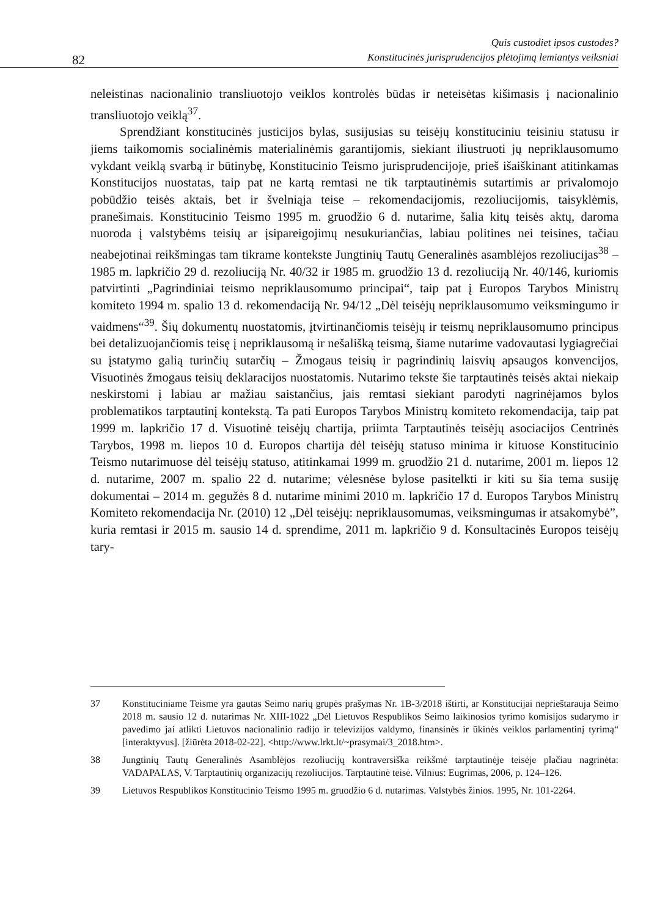82
Quis custodiet ipsos custodes?
Konstitucinės jurisprudencijos plėtojimą lemiantys veiksniai
neleistinas nacionalinio transliuotojo veiklos kontrolės būdas ir neteisėtas kišimasis į nacionalinio transliuotojo veiklą<sup>37</sup>.
Sprendžiant konstitucinės justicijos bylas, susijusias su teisėjų konstituciniu teisiniu statusu ir jiems taikomomis socialinėmis materialinėmis garantijomis, siekiant iliustruoti jų nepriklausomumo vykdant veiklą svarbą ir būtinybę, Konstitucinio Teismo jurisprudencijoje, prieš išaiškinant atitinkamas Konstitucijos nuostatas, taip pat ne kartą remtasi ne tik tarptautinėmis sutartimis ar privalomojo pobūdžio teisės aktais, bet ir švelniąja teise – rekomendacijomis, rezoliucijomis, taisyklėmis, pranešimais. Konstitucinio Teismo 1995 m. gruodžio 6 d. nutarime, šalia kitų teisės aktų, daroma nuoroda į valstybėms teisių ar įsipareigojimų nesukuriančias, labiau politines nei teisines, tačiau neabejotinai reikšmingas tam tikrame kontekste Jungtinių Tautų Generalinės asamblėjos rezoliucijas<sup>38</sup> – 1985 m. lapkričio 29 d. rezoliuciją Nr. 40/32 ir 1985 m. gruodžio 13 d. rezoliuciją Nr. 40/146, kuriomis patvirtinti „Pagrindiniai teismo nepriklausomumo principai“, taip pat į Europos Tarybos Ministrų komiteto 1994 m. spalio 13 d. rekomendaciją Nr. 94/12 „Dėl teisėjų nepriklausomumo veiksmingumo ir vaidmens“<sup>39</sup>. Šių dokumentų nuostatomis, įtvirtinančiomis teisėjų ir teismų nepriklausomumo principus bei detalizuojančiomis teisę į nepriklausomą ir nešališką teismą, šiame nutarime vadovautasi lygiagrečiai su įstatymo galią turinčių sutarčių – Žmogaus teisių ir pagrindinių laisvių apsaugos konvencijos, Visuotinės žmogaus teisių deklaracijos nuostatomis. Nutarimo tekste šie tarptautinės teisės aktai niekaip neskirstomi į labiau ar mažiau saistančius, jais remtasi siekiant parodyti nagrinėjamos bylos problematikos tarptautinį kontekstą. Ta pati Europos Tarybos Ministrų komiteto rekomendacija, taip pat 1999 m. lapkričio 17 d. Visuotinė teisėjų chartija, priimta Tarptautinės teisėjų asociacijos Centrinės Tarybos, 1998 m. liepos 10 d. Europos chartija dėl teisėjų statuso minima ir kituose Konstitucinio Teismo nutarimuose dėl teisėjų statuso, atitinkamai 1999 m. gruodžio 21 d. nutarime, 2001 m. liepos 12 d. nutarime, 2007 m. spalio 22 d. nutarime; vėlesnėse bylose pasitelkti ir kiti su šia tema susiję dokumentai – 2014 m. gegužės 8 d. nutarime minimi 2010 m. lapkričio 17 d. Europos Tarybos Ministrų Komiteto rekomendacija Nr. (2010) 12 „Dėl teisėjų: nepriklausomumas, veiksmingumas ir atsakomybė”, kuria remtasi ir 2015 m. sausio 14 d. sprendime, 2011 m. lapkričio 9 d. Konsultacinės Europos teisėjų tary-
37 Konstituciniame Teisme yra gautas Seimo narių grupės prašymas Nr. 1B-3/2018 ištirti, ar Konstitucijai neprieštarauja Seimo 2018 m. sausio 12 d. nutarimas Nr. XIII-1022 „Dėl Lietuvos Respublikos Seimo laikinosios tyrimo komisijos sudarymo ir pavedimo jai atlikti Lietuvos nacionalinio radijo ir televizijos valdymo, finansinės ir ūkinės veiklos parlamentinį tyrimą“ [interaktyvus]. [žiūrėta 2018-02-22]. <http://www.lrkt.lt/~prasymai/3_2018.htm>.
38 Jungtinių Tautų Generalinės Asamblėjos rezoliucijų kontraversiška reikšmė tarptautinėje teisėje plačiau nagrinėta: VADAPALAS, V. Tarptautinių organizacijų rezoliucijos. Tarptautinė teisė. Vilnius: Eugrimas, 2006, p. 124–126.
39 Lietuvos Respublikos Konstitucinio Teismo 1995 m. gruodžio 6 d. nutarimas. Valstybės žinios. 1995, Nr. 101-2264.